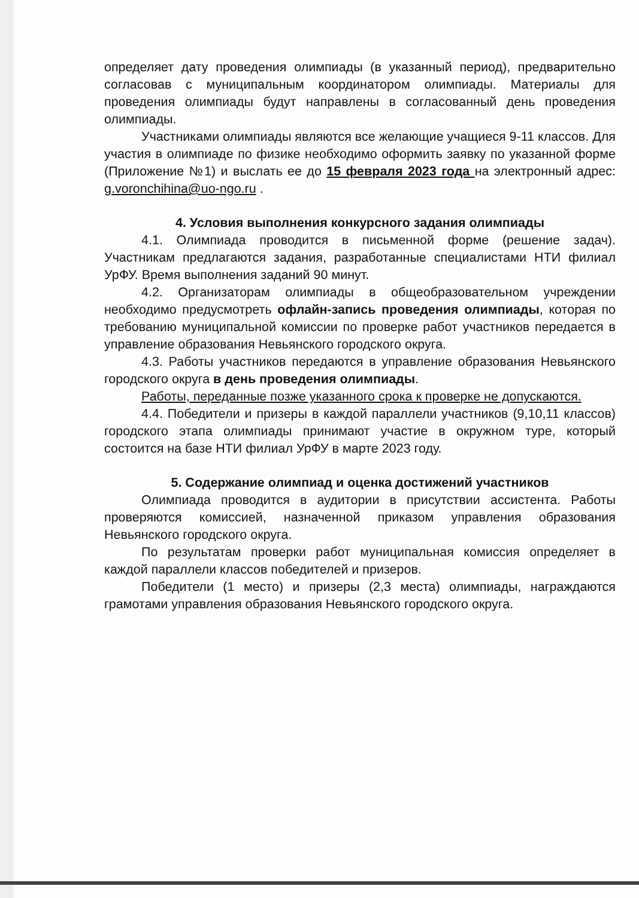определяет дату проведения олимпиады (в указанный период), предварительно согласовав с муниципальным координатором олимпиады. Материалы для проведения олимпиады будут направлены в согласованный день проведения олимпиады.
Участниками олимпиады являются все желающие учащиеся 9-11 классов. Для участия в олимпиаде по физике необходимо оформить заявку по указанной форме (Приложение №1) и выслать ее до 15 февраля 2023 года на электронный адрес: g.voronchihina@uo-ngo.ru .
4. Условия выполнения конкурсного задания олимпиады
4.1. Олимпиада проводится в письменной форме (решение задач). Участникам предлагаются задания, разработанные специалистами НТИ филиал УрФУ. Время выполнения заданий 90 минут.
4.2. Организаторам олимпиады в общеобразовательном учреждении необходимо предусмотреть офлайн-запись проведения олимпиады, которая по требованию муниципальной комиссии по проверке работ участников передается в управление образования Невьянского городского округа.
4.3. Работы участников передаются в управление образования Невьянского городского округа в день проведения олимпиады.
Работы, переданные позже указанного срока к проверке не допускаются.
4.4. Победители и призеры в каждой параллели участников (9,10,11 классов) городского этапа олимпиады принимают участие в окружном туре, который состоится на базе НТИ филиал УрФУ в марте 2023 году.
5. Содержание олимпиад и оценка достижений участников
Олимпиада проводится в аудитории в присутствии ассистента. Работы проверяются комиссией, назначенной приказом управления образования Невьянского городского округа.
По результатам проверки работ муниципальная комиссия определяет в каждой параллели классов победителей и призеров.
Победители (1 место) и призеры (2,3 места) олимпиады, награждаются грамотами управления образования Невьянского городского округа.